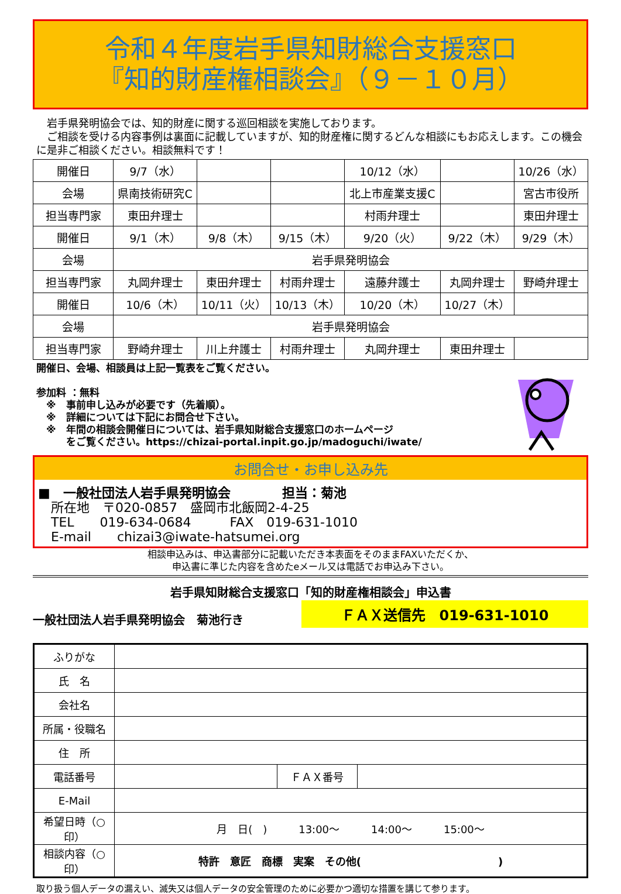令和４年度岩手県知財総合支援窓口
『知的財産権相談会』（９－１０月）
　岩手県発明協会では、知的財産に関する巡回相談を実施しております。
　ご相談を受ける内容事例は裏面に記載していますが、知的財産権に関するどんな相談にもお応えします。この機会に是非ご相談ください。相談無料です！
| 開催日 | 9/7（水） | | | 10/12（水） | | 10/26（水） |
| 会場 | 県南技術研究C | | | 北上市産業支援C | | 宮古市役所 |
| 担当専門家 | 東田弁理士 | | | 村雨弁理士 | | 東田弁理士 |
| 開催日 | 9/1（木） | 9/8（木） | 9/15（木） | 9/20（火） | 9/22（木） | 9/29（木） |
| 会場 | 岩手県発明協会 | | | | | |
| 担当専門家 | 丸岡弁理士 | 東田弁理士 | 村雨弁理士 | 遠藤弁護士 | 丸岡弁理士 | 野崎弁理士 |
| 開催日 | 10/6（木） | 10/11（火） | 10/13（木） | 10/20（木） | 10/27（木） | |
| 会場 | 岩手県発明協会 | | | | | |
| 担当専門家 | 野崎弁理士 | 川上弁護士 | 村雨弁理士 | 丸岡弁理士 | 東田弁理士 | |
開催日、会場、相談員は上記一覧表をご覧ください。
参加料 ：無料
　※　事前申し込みが必要です（先着順）。
　※　詳細については下記にお問合せ下さい。
　※　年間の相談会開催日については、岩手県知財総合支援窓口のホームページ
　　　をご覧ください。https://chizai-portal.inpit.go.jp/madoguchi/iwate/
お問合せ・お申し込み先
■　一般社団法人岩手県発明協会　　　　担当：菊池
　所在地　〒020-0857　盛岡市北飯岡2-4-25
　TEL　　019-634-0684　　　FAX　019-631-1010
　E-mail　　chizai3@iwate-hatsumei.org
相談申込みは、申込書部分に記載いただき本表面をそのままFAXいただくか、
申込書に準じた内容を含めたeメール又は電話でお申込み下さい。
岩手県知財総合支援窓口「知的財産権相談会」申込書
一般社団法人岩手県発明協会　菊池行き ＦＡＸ送信先　019-631-1010
| ふりがな | | | |
| 氏 名 | | | |
| 会社名 | | | |
| 所属・役職名 | | | |
| 住 所 | | | |
| 電話番号 | | ＦＡＸ番号 | |
| E-Mail | | | |
| 希望日時（○印） | 月 日( ) 13:00～ 14:00～ 15:00～ | | |
| 相談内容（○印） | 特許 意匠 商標 実案 その他( ) | | |
取り扱う個人データの漏えい、滅失又は個人データの安全管理のために必要かつ適切な措置を講じて参ります。